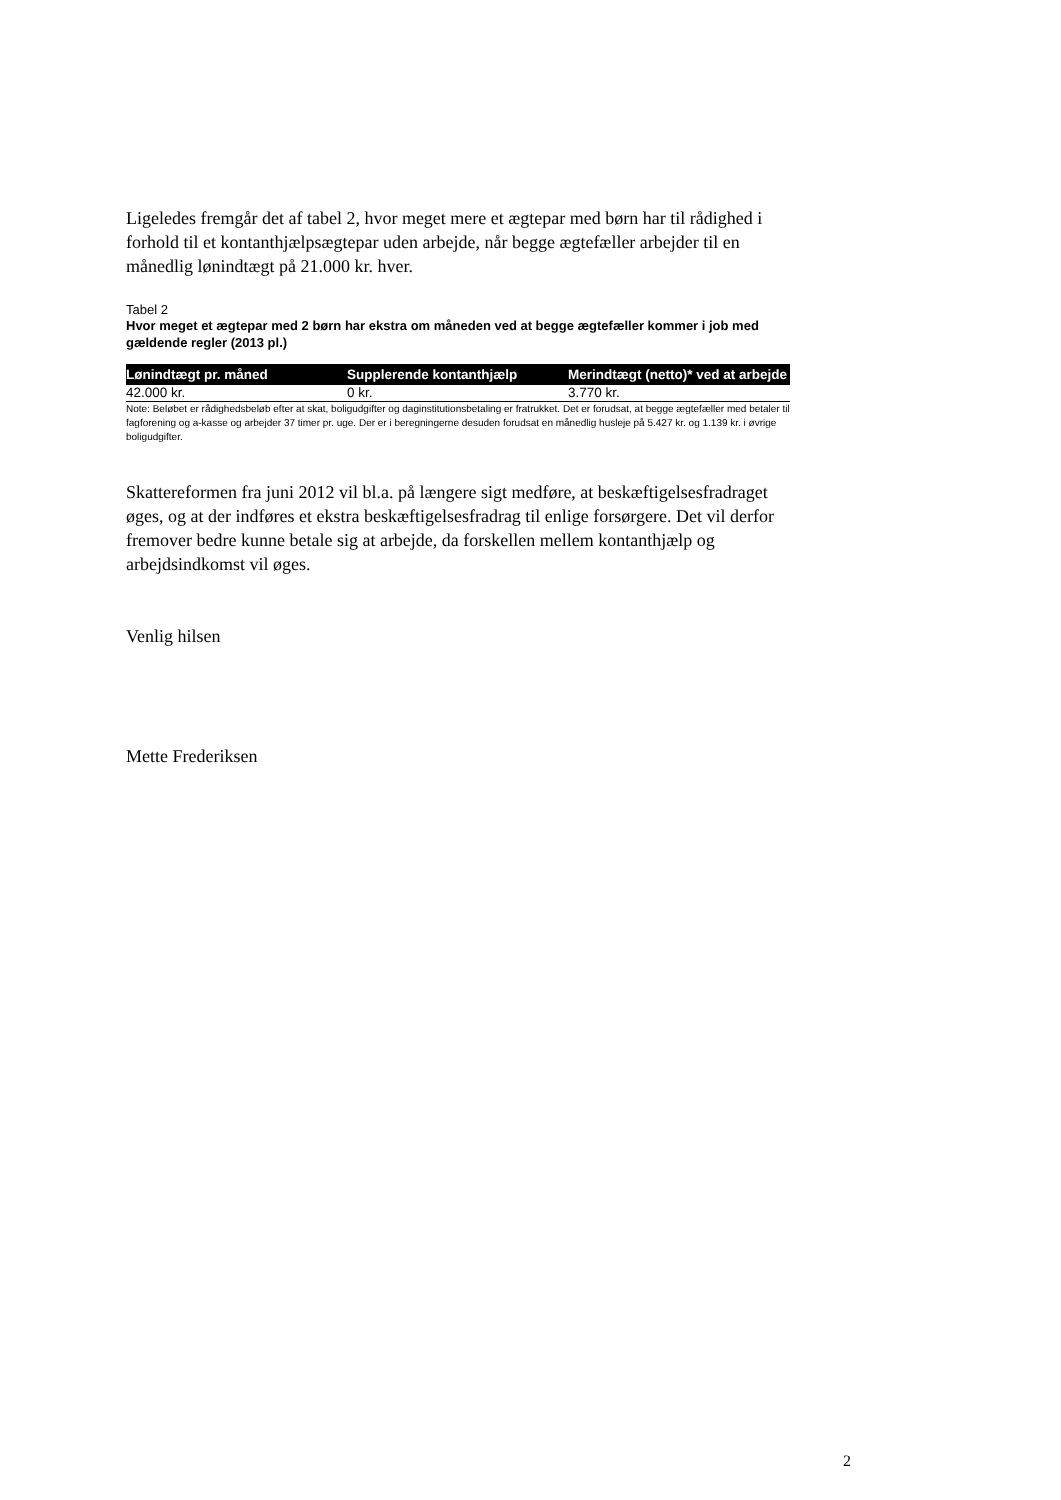Ligeledes fremgår det af tabel 2, hvor meget mere et ægtepar med børn har til rådighed i forhold til et kontanthjælpsægtepar uden arbejde, når begge ægtefæller arbejder til en månedlig lønindtægt på 21.000 kr. hver.
Tabel 2
Hvor meget et ægtepar med 2 børn har ekstra om måneden ved at begge ægtefæller kommer i job med gældende regler (2013 pl.)
| Lønindtægt pr. måned | Supplerende kontanthjælp | Merindtægt (netto)* ved at arbejde |
| --- | --- | --- |
| 42.000 kr. | 0 kr. | 3.770 kr. |
Note: Beløbet er rådighedsbeløb efter at skat, boligudgifter og daginstitutionsbetaling er fratrukket. Det er forudsat, at begge ægtefæller med betaler til fagforening og a-kasse og arbejder 37 timer pr. uge. Der er i beregningerne desuden forudsat en månedlig husleje på 5.427 kr. og 1.139 kr. i øvrige boligudgifter.
Skattereformen fra juni 2012 vil bl.a. på længere sigt medføre, at beskæftigelsesfradraget øges, og at der indføres et ekstra beskæftigelsesfradrag til enlige forsørgere. Det vil derfor fremover bedre kunne betale sig at arbejde, da forskellen mellem kontanthjælp og arbejdsindkomst vil øges.
Venlig hilsen
Mette Frederiksen
2